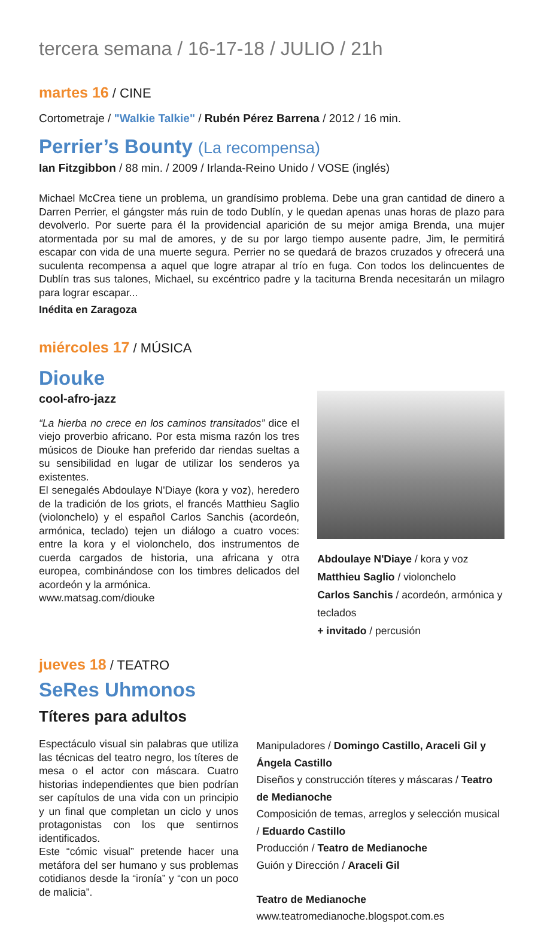tercera semana / 16-17-18 / JULIO / 21h
martes 16 / CINE
Cortometraje / "Walkie Talkie" / Rubén Pérez Barrena / 2012 / 16 min.
Perrier’s Bounty (La recompensa)
Ian Fitzgibbon / 88 min. / 2009 / Irlanda-Reino Unido / VOSE (inglés)
Michael McCrea tiene un problema, un grandísimo problema. Debe una gran cantidad de dinero a Darren Perrier, el gángster más ruin de todo Dublín, y le quedan apenas unas horas de plazo para devolverlo. Por suerte para él la providencial aparición de su mejor amiga Brenda, una mujer atormentada por su mal de amores, y de su por largo tiempo ausente padre, Jim, le permitirá escapar con vida de una muerte segura. Perrier no se quedará de brazos cruzados y ofrecerá una suculenta recompensa a aquel que logre atrapar al trío en fuga. Con todos los delincuentes de Dublín tras sus talones, Michael, su excéntrico padre y la taciturna Brenda necesitarán un milagro para lograr escapar...
Inédita en Zaragoza
miércoles 17 / MÚSICA
Diouke
cool-afro-jazz
“La hierba no crece en los caminos transitados” dice el viejo proverbio africano. Por esta misma razón los tres músicos de Diouke han preferido dar riendas sueltas a su sensibilidad en lugar de utilizar los senderos ya existentes.
El senegalés Abdoulaye N'Diaye (kora y voz), heredero de la tradición de los griots, el francés Matthieu Saglio (violonchelo) y el español Carlos Sanchis (acordeón, armónica, teclado) tejen un diálogo a cuatro voces: entre la kora y el violonchelo, dos instrumentos de cuerda cargados de historia, una africana y otra europea, combinándose con los timbres delicados del acordeón y la armónica.
www.matsag.com/diouke
Abdoulaye N'Diaye / kora y voz
Matthieu Saglio / violonchelo
Carlos Sanchis / acordeón, armónica y teclados
+ invitado / percusión
jueves 18 / TEATRO
SeRes Uhmonos
Títeres para adultos
Espectáculo visual sin palabras que utiliza las técnicas del teatro negro, los títeres de mesa o el actor con máscara. Cuatro historias independientes que bien podrían ser capítulos de una vida con un principio y un final que completan un ciclo y unos protagonistas con los que sentirnos identificados.
Este “cómic visual” pretende hacer una metáfora del ser humano y sus problemas cotidianos desde la “ironía” y “con un poco de malicia”.
Manipuladores / Domingo Castillo, Araceli Gil y Ángela Castillo
Diseños y construcción títeres y máscaras / Teatro de Medianoche
Composición de temas, arreglos y selección musical / Eduardo Castillo
Producción / Teatro de Medianoche
Guión y Dirección / Araceli Gil
Teatro de Medianoche
www.teatromedianoche.blogspot.com.es